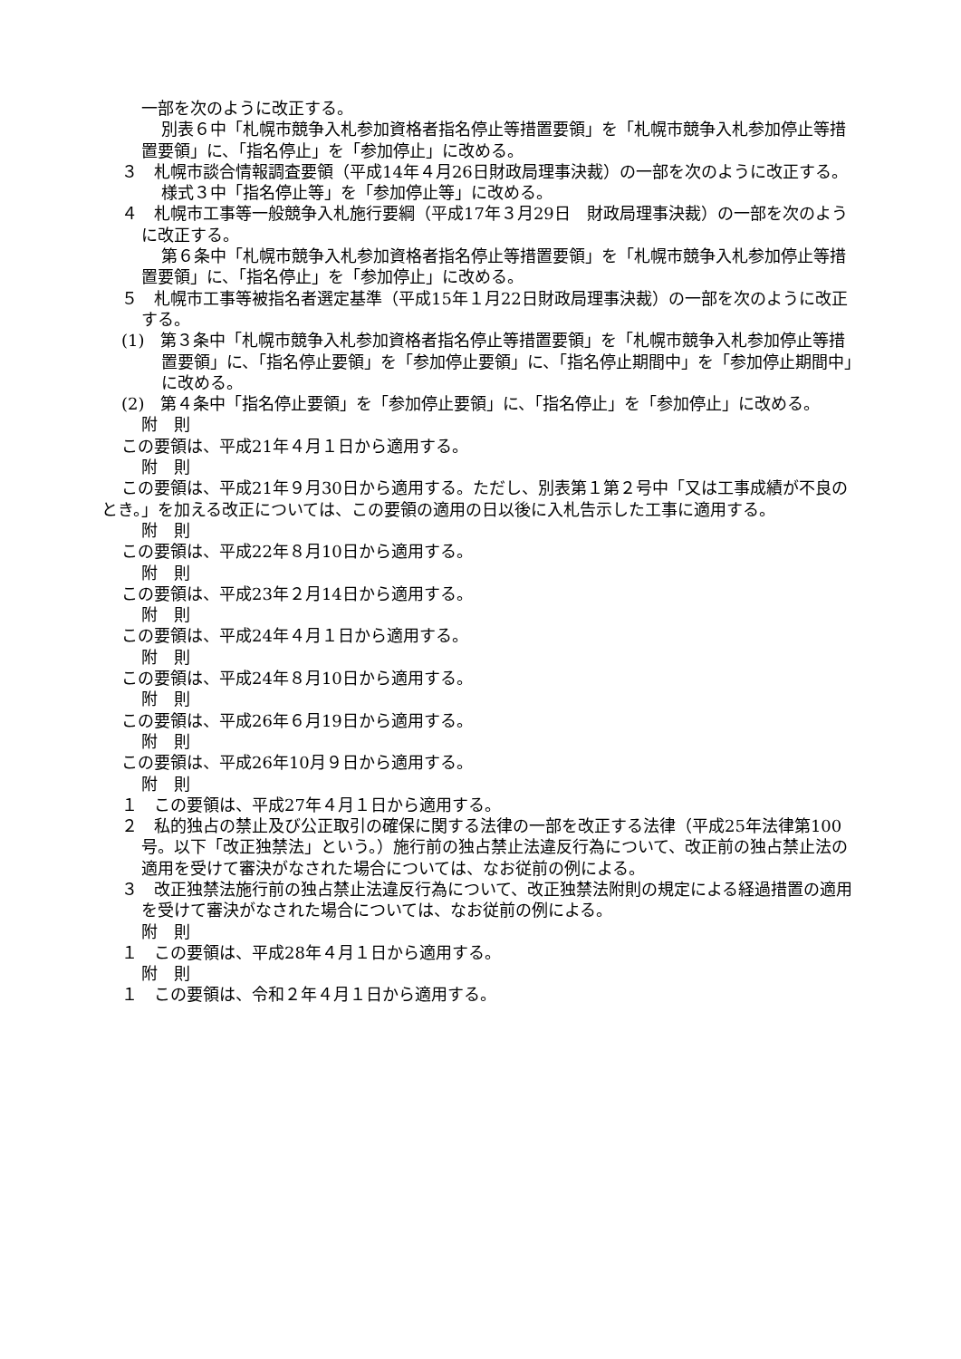一部を次のように改正する。
別表６中「札幌市競争入札参加資格者指名停止等措置要領」を「札幌市競争入札参加停止等措置要領」に、「指名停止」を「参加停止」に改める。
３　札幌市談合情報調査要領（平成14年４月26日財政局理事決裁）の一部を次のように改正する。
様式３中「指名停止等」を「参加停止等」に改める。
４　札幌市工事等一般競争入札施行要綱（平成17年３月29日　財政局理事決裁）の一部を次のように改正する。
第６条中「札幌市競争入札参加資格者指名停止等措置要領」を「札幌市競争入札参加停止等措置要領」に、「指名停止」を「参加停止」に改める。
５　札幌市工事等被指名者選定基準（平成15年１月22日財政局理事決裁）の一部を次のように改正する。
(1)　第３条中「札幌市競争入札参加資格者指名停止等措置要領」を「札幌市競争入札参加停止等措置要領」に、「指名停止要領」を「参加停止要領」に、「指名停止期間中」を「参加停止期間中」に改める。
(2)　第４条中「指名停止要領」を「参加停止要領」に、「指名停止」を「参加停止」に改める。
附　則
この要領は、平成21年４月１日から適用する。
附　則
この要領は、平成21年９月30日から適用する。ただし、別表第１第２号中「又は工事成績が不良のとき。」を加える改正については、この要領の適用の日以後に入札告示した工事に適用する。
附　則
この要領は、平成22年８月10日から適用する。
附　則
この要領は、平成23年２月14日から適用する。
附　則
この要領は、平成24年４月１日から適用する。
附　則
この要領は、平成24年８月10日から適用する。
附　則
この要領は、平成26年６月19日から適用する。
附　則
この要領は、平成26年10月９日から適用する。
附　則
１　この要領は、平成27年４月１日から適用する。
２　私的独占の禁止及び公正取引の確保に関する法律の一部を改正する法律（平成25年法律第100号。以下「改正独禁法」という。）施行前の独占禁止法違反行為について、改正前の独占禁止法の適用を受けて審決がなされた場合については、なお従前の例による。
３　改正独禁法施行前の独占禁止法違反行為について、改正独禁法附則の規定による経過措置の適用を受けて審決がなされた場合については、なお従前の例による。
附　則
１　この要領は、平成28年４月１日から適用する。
附　則
１　この要領は、令和２年４月１日から適用する。